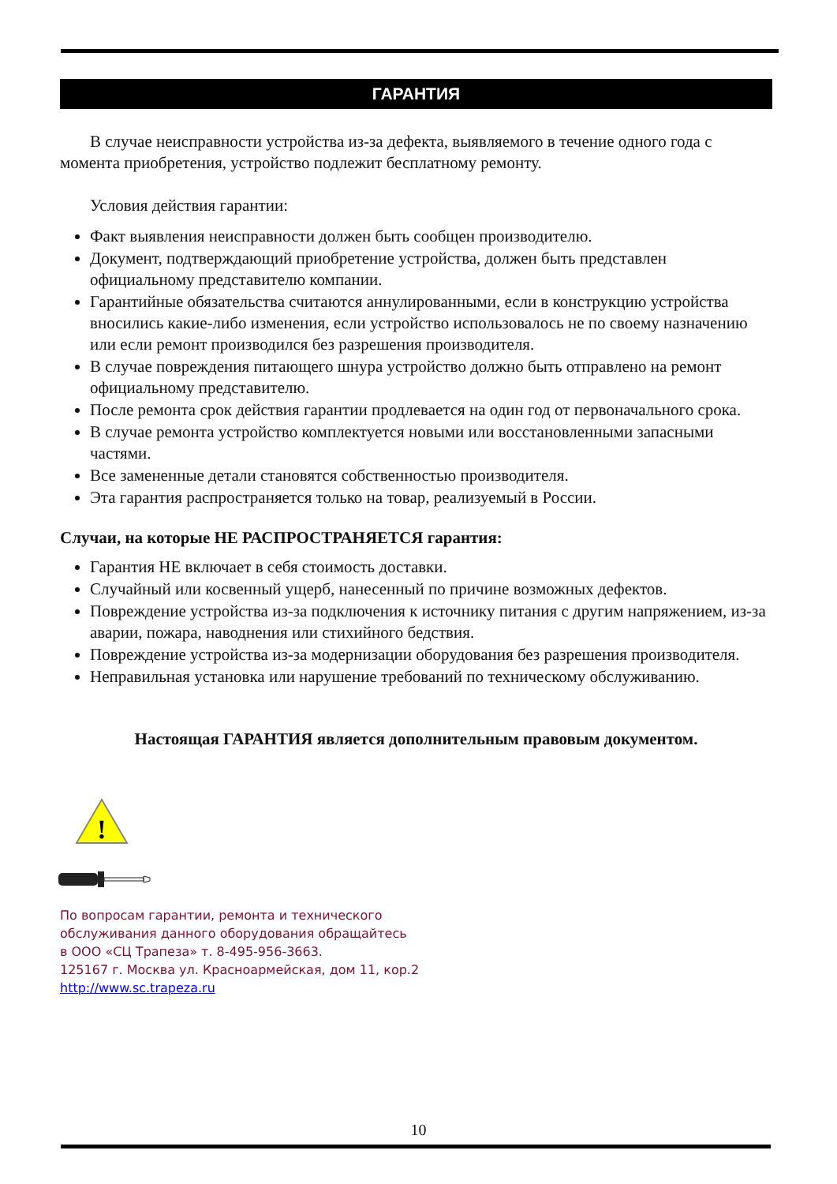ГАРАНТИЯ
В случае неисправности устройства из-за дефекта, выявляемого в течение одного года с момента приобретения, устройство подлежит бесплатному ремонту.
Условия действия гарантии:
Факт выявления неисправности должен быть сообщен производителю.
Документ, подтверждающий приобретение устройства, должен быть представлен официальному представителю компании.
Гарантийные обязательства считаются аннулированными, если в конструкцию устройства вносились какие-либо изменения, если устройство использовалось не по своему назначению или если ремонт производился без разрешения производителя.
В случае повреждения питающего шнура устройство должно быть отправлено на ремонт официальному представителю.
После ремонта срок действия гарантии продлевается на один год от первоначального срока.
В случае ремонта устройство комплектуется новыми или восстановленными запасными частями.
Все замененные детали становятся собственностью производителя.
Эта гарантия распространяется только на товар, реализуемый в России.
Случаи, на которые НЕ РАСПРОСТРАНЯЕТСЯ гарантия:
Гарантия НЕ включает в себя стоимость доставки.
Случайный или косвенный ущерб, нанесенный по причине возможных дефектов.
Повреждение устройства из-за подключения к источнику питания с другим напряжением, из-за аварии, пожара, наводнения или стихийного бедствия.
Повреждение устройства из-за модернизации оборудования без разрешения производителя.
Неправильная установка или нарушение требований по техническому обслуживанию.
Настоящая ГАРАНТИЯ является дополнительным правовым документом.
!
По вопросам гарантии, ремонта и технического
обслуживания данного оборудования обращайтесь
в ООО «СЦ Трапеза» т. 8-495-956-3663.
125167 г. Москва ул. Красноармейская, дом 11, кор.2
http://www.sc.trapeza.ru
10